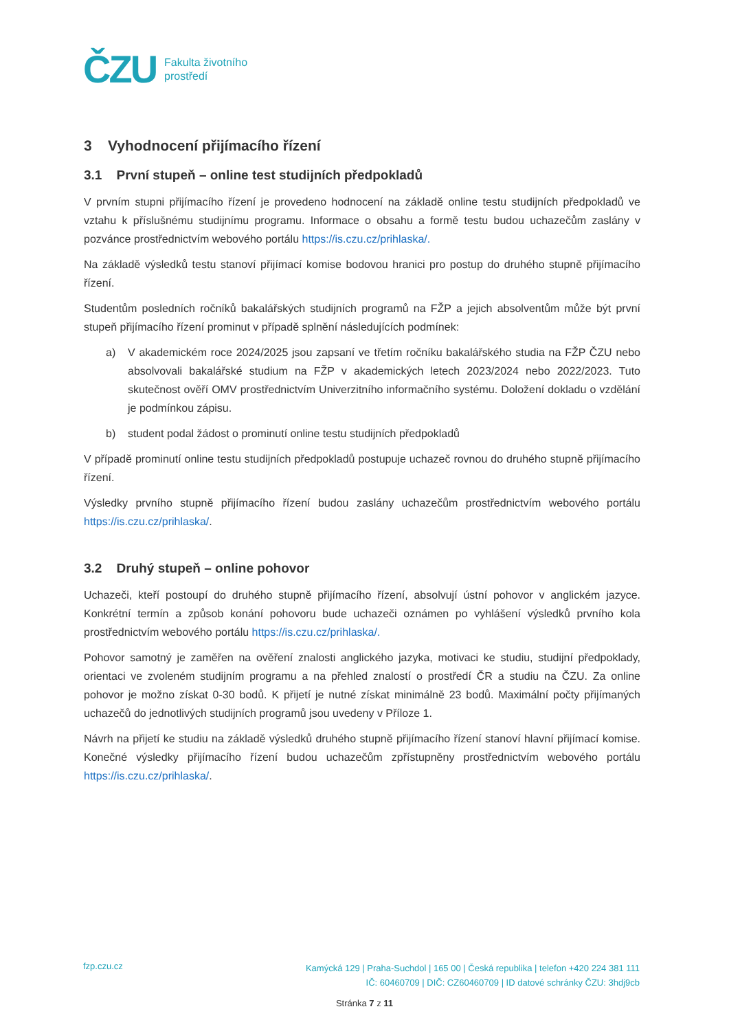ČZU
Fakulta životního
prostředí
3 Vyhodnocení přijímacího řízení
3.1 První stupeň – online test studijních předpokladů
V prvním stupni přijímacího řízení je provedeno hodnocení na základě online testu studijních předpokladů ve vztahu k příslušnému studijnímu programu. Informace o obsahu a formě testu budou uchazečům zaslány v pozvánce prostřednictvím webového portálu https://is.czu.cz/prihlaska/.
Na základě výsledků testu stanoví přijímací komise bodovou hranici pro postup do druhého stupně přijímacího řízení.
Studentům posledních ročníků bakalářských studijních programů na FŽP a jejich absolventům může být první stupeň přijímacího řízení prominut v případě splnění následujících podmínek:
a) V akademickém roce 2024/2025 jsou zapsaní ve třetím ročníku bakalářského studia na FŽP ČZU nebo absolvovali bakalářské studium na FŽP v akademických letech 2023/2024 nebo 2022/2023. Tuto skutečnost ověří OMV prostřednictvím Univerzitního informačního systému. Doložení dokladu o vzdělání je podmínkou zápisu.
b) student podal žádost o prominutí online testu studijních předpokladů
V případě prominutí online testu studijních předpokladů postupuje uchazeč rovnou do druhého stupně přijímacího řízení.
Výsledky prvního stupně přijímacího řízení budou zaslány uchazečům prostřednictvím webového portálu https://is.czu.cz/prihlaska/.
3.2 Druhý stupeň – online pohovor
Uchazeči, kteří postoupí do druhého stupně přijímacího řízení, absolvují ústní pohovor v anglickém jazyce. Konkrétní termín a způsob konání pohovoru bude uchazeči oznámen po vyhlášení výsledků prvního kola prostřednictvím webového portálu https://is.czu.cz/prihlaska/.
Pohovor samotný je zaměřen na ověření znalosti anglického jazyka, motivaci ke studiu, studijní předpoklady, orientaci ve zvoleném studijním programu a na přehled znalostí o prostředí ČR a studiu na ČZU. Za online pohovor je možno získat 0-30 bodů. K přijetí je nutné získat minimálně 23 bodů. Maximální počty přijímaných uchazečů do jednotlivých studijních programů jsou uvedeny v Příloze 1.
Návrh na přijetí ke studiu na základě výsledků druhého stupně přijímacího řízení stanoví hlavní přijímací komise. Konečné výsledky přijímacího řízení budou uchazečům zpřístupněny prostřednictvím webového portálu https://is.czu.cz/prihlaska/.
fzp.czu.cz
Kamýcká 129 | Praha-Suchdol | 165 00 | Česká republika | telefon +420 224 381 111
IČ: 60460709 | DIČ: CZ60460709 | ID datové schránky ČZU: 3hdj9cb
Stránka 7 z 11